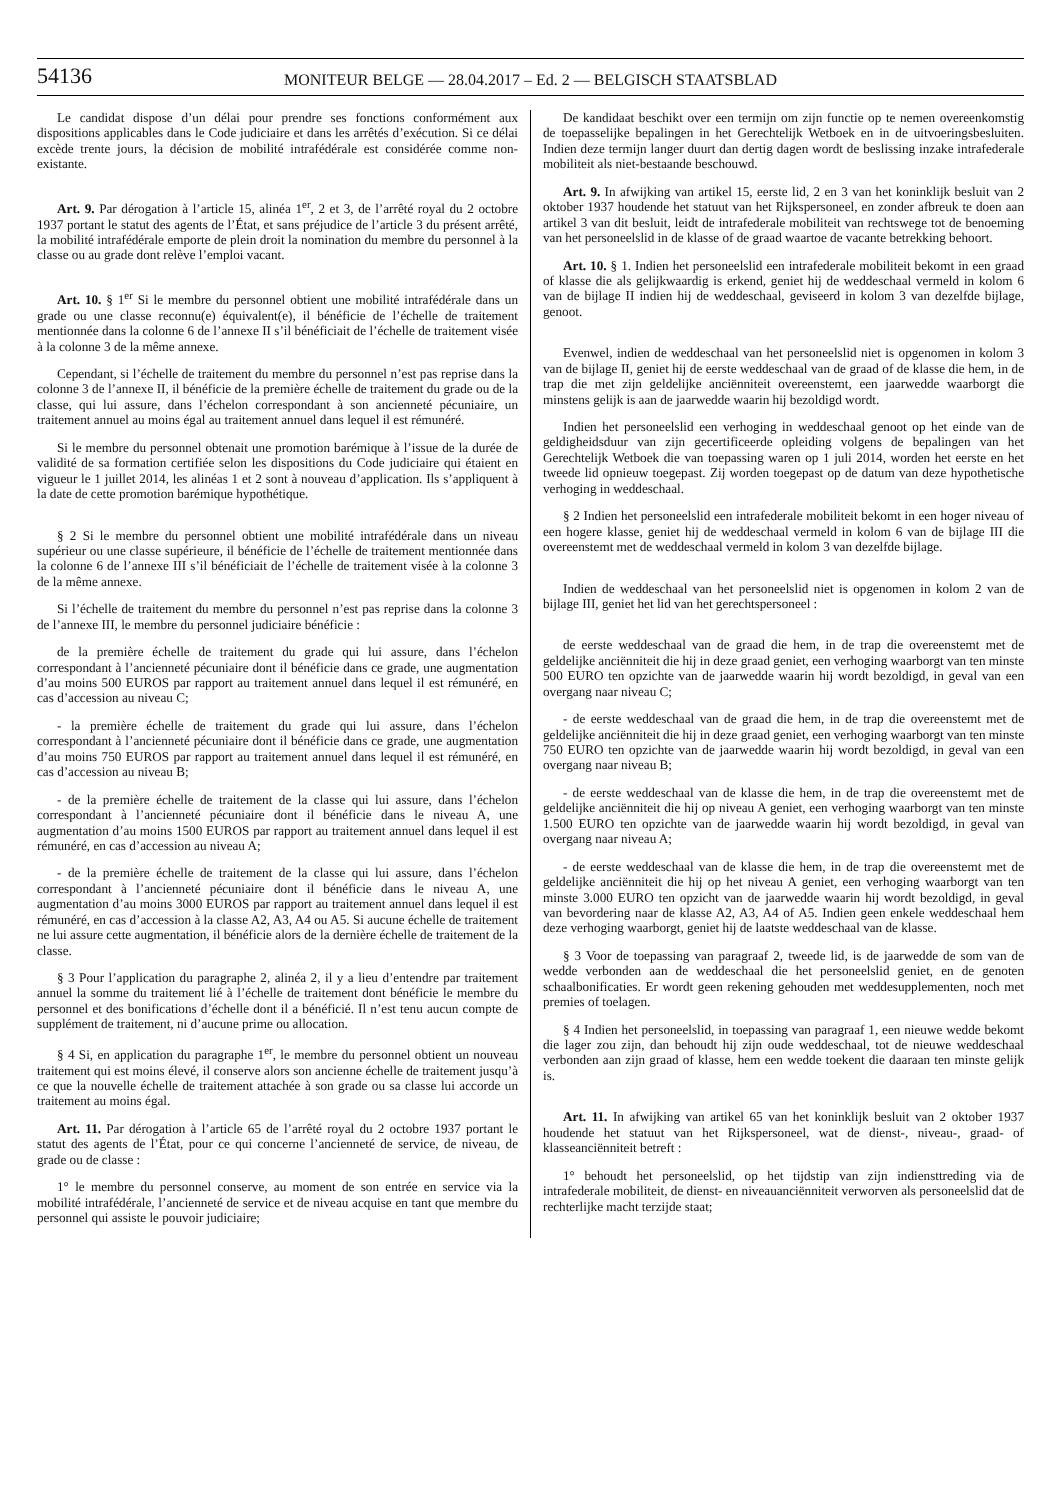54136
MONITEUR BELGE — 28.04.2017 – Ed. 2 — BELGISCH STAATSBLAD
Le candidat dispose d’un délai pour prendre ses fonctions conformément aux dispositions applicables dans le Code judiciaire et dans les arrêtés d’exécution. Si ce délai excède trente jours, la décision de mobilité intrafédérale est considérée comme non-existante.
Art. 9. Par dérogation à l’article 15, alinéa 1<sup>er</sup>, 2 et 3, de l’arrêté royal du 2 octobre 1937 portant le statut des agents de l’État, et sans préjudice de l’article 3 du présent arrêté, la mobilité intrafédérale emporte de plein droit la nomination du membre du personnel à la classe ou au grade dont relève l’emploi vacant.
Art. 10. § 1<sup>er</sup> Si le membre du personnel obtient une mobilité intrafédérale dans un grade ou une classe reconnu(e) équivalent(e), il bénéficie de l’échelle de traitement mentionnée dans la colonne 6 de l’annexe II s’il bénéficiait de l’échelle de traitement visée à la colonne 3 de la même annexe.
Cependant, si l’échelle de traitement du membre du personnel n’est pas reprise dans la colonne 3 de l’annexe II, il bénéficie de la première échelle de traitement du grade ou de la classe, qui lui assure, dans l’échelon correspondant à son ancienneté pécuniaire, un traitement annuel au moins égal au traitement annuel dans lequel il est rémunéré.
Si le membre du personnel obtenait une promotion barémique à l’issue de la durée de validité de sa formation certifiée selon les dispositions du Code judiciaire qui étaient en vigueur le 1 juillet 2014, les alinéas 1 et 2 sont à nouveau d’application. Ils s’appliquent à la date de cette promotion barémique hypothétique.
§ 2 Si le membre du personnel obtient une mobilité intrafédérale dans un niveau supérieur ou une classe supérieure, il bénéficie de l’échelle de traitement mentionnée dans la colonne 6 de l’annexe III s’il bénéficiait de l’échelle de traitement visée à la colonne 3 de la même annexe.
Si l’échelle de traitement du membre du personnel n’est pas reprise dans la colonne 3 de l’annexe III, le membre du personnel judiciaire bénéficie :
de la première échelle de traitement du grade qui lui assure, dans l’échelon correspondant à l’ancienneté pécuniaire dont il bénéficie dans ce grade, une augmentation d’au moins 500 EUROS par rapport au traitement annuel dans lequel il est rémunéré, en cas d’accession au niveau C;
- la première échelle de traitement du grade qui lui assure, dans l’échelon correspondant à l’ancienneté pécuniaire dont il bénéficie dans ce grade, une augmentation d’au moins 750 EUROS par rapport au traitement annuel dans lequel il est rémunéré, en cas d’accession au niveau B;
- de la première échelle de traitement de la classe qui lui assure, dans l’échelon correspondant à l’ancienneté pécuniaire dont il bénéficie dans le niveau A, une augmentation d’au moins 1500 EUROS par rapport au traitement annuel dans lequel il est rémunéré, en cas d’accession au niveau A;
- de la première échelle de traitement de la classe qui lui assure, dans l’échelon correspondant à l’ancienneté pécuniaire dont il bénéficie dans le niveau A, une augmentation d’au moins 3000 EUROS par rapport au traitement annuel dans lequel il est rémunéré, en cas d’accession à la classe A2, A3, A4 ou A5. Si aucune échelle de traitement ne lui assure cette augmentation, il bénéficie alors de la dernière échelle de traitement de la classe.
§ 3 Pour l’application du paragraphe 2, alinéa 2, il y a lieu d’entendre par traitement annuel la somme du traitement lié à l’échelle de traitement dont bénéficie le membre du personnel et des bonifications d’échelle dont il a bénéficié. Il n’est tenu aucun compte de supplément de traitement, ni d’aucune prime ou allocation.
§ 4 Si, en application du paragraphe 1<sup>er</sup>, le membre du personnel obtient un nouveau traitement qui est moins élevé, il conserve alors son ancienne échelle de traitement jusqu’à ce que la nouvelle échelle de traitement attachée à son grade ou sa classe lui accorde un traitement au moins égal.
Art. 11. Par dérogation à l’article 65 de l’arrêté royal du 2 octobre 1937 portant le statut des agents de l’État, pour ce qui concerne l’ancienneté de service, de niveau, de grade ou de classe :
1° le membre du personnel conserve, au moment de son entrée en service via la mobilité intrafédérale, l’ancienneté de service et de niveau acquise en tant que membre du personnel qui assiste le pouvoir judiciaire;
De kandidaat beschikt over een termijn om zijn functie op te nemen overeenkomstig de toepasselijke bepalingen in het Gerechtelijk Wetboek en in de uitvoeringsbesluiten. Indien deze termijn langer duurt dan dertig dagen wordt de beslissing inzake intrafederale mobiliteit als niet-bestaande beschouwd.
Art. 9. In afwijking van artikel 15, eerste lid, 2 en 3 van het koninklijk besluit van 2 oktober 1937 houdende het statuut van het Rijkspersoneel, en zonder afbreuk te doen aan artikel 3 van dit besluit, leidt de intrafederale mobiliteit van rechtswege tot de benoeming van het personeelslid in de klasse of de graad waartoe de vacante betrekking behoort.
Art. 10. § 1. Indien het personeelslid een intrafederale mobiliteit bekomt in een graad of klasse die als gelijkwaardig is erkend, geniet hij de weddeschaal vermeld in kolom 6 van de bijlage II indien hij de weddeschaal, geviseerd in kolom 3 van dezelfde bijlage, genoot.
Evenwel, indien de weddeschaal van het personeelslid niet is opgenomen in kolom 3 van de bijlage II, geniet hij de eerste weddeschaal van de graad of de klasse die hem, in de trap die met zijn geldelijke anciënniteit overeenstemt, een jaarwedde waarborgt die minstens gelijk is aan de jaarwedde waarin hij bezoldigd wordt.
Indien het personeelslid een verhoging in weddeschaal genoot op het einde van de geldigheidsduur van zijn gecertificeerde opleiding volgens de bepalingen van het Gerechtelijk Wetboek die van toepassing waren op 1 juli 2014, worden het eerste en het tweede lid opnieuw toegepast. Zij worden toegepast op de datum van deze hypothetische verhoging in weddeschaal.
§ 2 Indien het personeelslid een intrafederale mobiliteit bekomt in een hoger niveau of een hogere klasse, geniet hij de weddeschaal vermeld in kolom 6 van de bijlage III die overeenstemt met de weddeschaal vermeld in kolom 3 van dezelfde bijlage.
Indien de weddeschaal van het personeelslid niet is opgenomen in kolom 2 van de bijlage III, geniet het lid van het gerechtspersoneel :
de eerste weddeschaal van de graad die hem, in de trap die overeenstemt met de geldelijke anciënniteit die hij in deze graad geniet, een verhoging waarborgt van ten minste 500 EURO ten opzichte van de jaarwedde waarin hij wordt bezoldigd, in geval van een overgang naar niveau C;
- de eerste weddeschaal van de graad die hem, in de trap die overeenstemt met de geldelijke anciënniteit die hij in deze graad geniet, een verhoging waarborgt van ten minste 750 EURO ten opzichte van de jaarwedde waarin hij wordt bezoldigd, in geval van een overgang naar niveau B;
- de eerste weddeschaal van de klasse die hem, in de trap die overeenstemt met de geldelijke anciënniteit die hij op niveau A geniet, een verhoging waarborgt van ten minste 1.500 EURO ten opzichte van de jaarwedde waarin hij wordt bezoldigd, in geval van overgang naar niveau A;
- de eerste weddeschaal van de klasse die hem, in de trap die overeenstemt met de geldelijke anciënniteit die hij op het niveau A geniet, een verhoging waarborgt van ten minste 3.000 EURO ten opzicht van de jaarwedde waarin hij wordt bezoldigd, in geval van bevordering naar de klasse A2, A3, A4 of A5. Indien geen enkele weddeschaal hem deze verhoging waarborgt, geniet hij de laatste weddeschaal van de klasse.
§ 3 Voor de toepassing van paragraaf 2, tweede lid, is de jaarwedde de som van de wedde verbonden aan de weddeschaal die het personeelslid geniet, en de genoten schaalbonificaties. Er wordt geen rekening gehouden met weddesupplementen, noch met premies of toelagen.
§ 4 Indien het personeelslid, in toepassing van paragraaf 1, een nieuwe wedde bekomt die lager zou zijn, dan behoudt hij zijn oude weddeschaal, tot de nieuwe weddeschaal verbonden aan zijn graad of klasse, hem een wedde toekent die daaraan ten minste gelijk is.
Art. 11. In afwijking van artikel 65 van het koninklijk besluit van 2 oktober 1937 houdende het statuut van het Rijkspersoneel, wat de dienst-, niveau-, graad- of klasseanciënniteit betreft :
1° behoudt het personeelslid, op het tijdstip van zijn indiensttreding via de intrafederale mobiliteit, de dienst- en niveauanciënniteit verworven als personeelslid dat de rechterlijke macht terzijde staat;